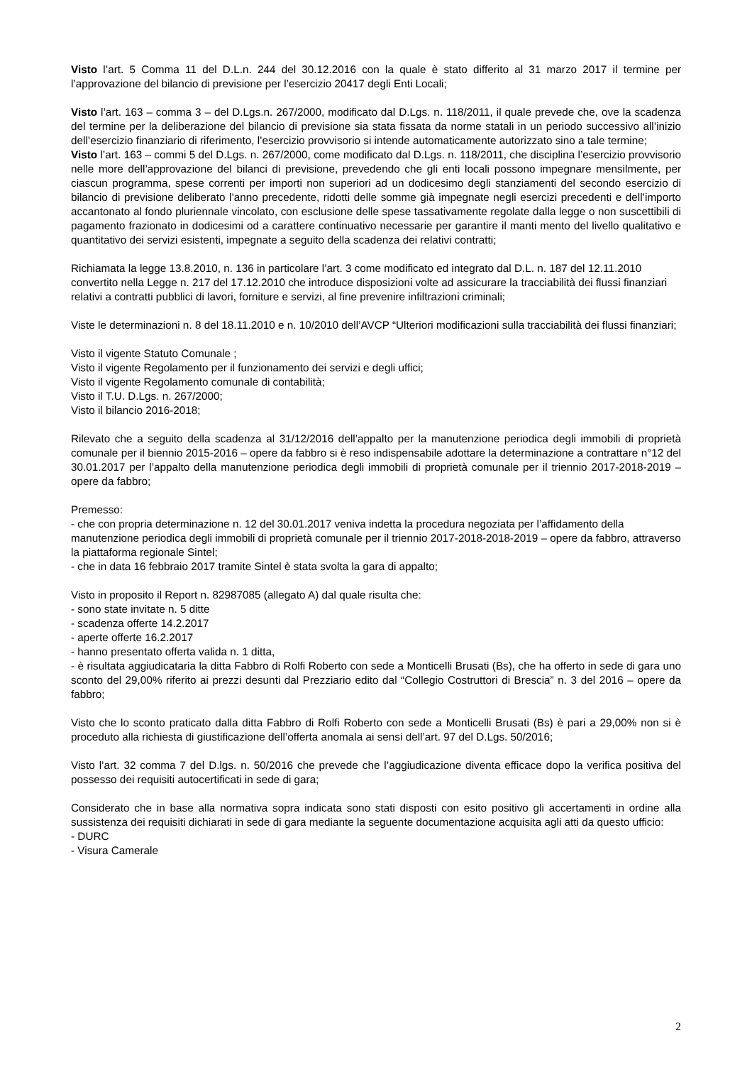Visto l’art. 5 Comma 11 del D.L.n. 244 del 30.12.2016 con la quale è stato differito al 31 marzo 2017 il termine per l’approvazione del bilancio di previsione per l’esercizio 20417 degli Enti Locali;
Visto l’art. 163 – comma 3 – del D.Lgs.n. 267/2000, modificato dal D.Lgs. n. 118/2011, il quale prevede che, ove la scadenza del termine per la deliberazione del bilancio di previsione sia stata fissata da norme statali in un periodo successivo all’inizio dell’esercizio finanziario di riferimento, l’esercizio provvisorio si intende automaticamente autorizzato sino a tale termine;
Visto l’art. 163 – commi 5 del D.Lgs. n. 267/2000, come modificato dal D.Lgs. n. 118/2011, che disciplina l’esercizio provvisorio nelle more dell’approvazione del bilanci di previsione, prevedendo che gli enti locali possono impegnare mensilmente, per ciascun programma, spese correnti per importi non superiori ad un dodicesimo degli stanziamenti del secondo esercizio di bilancio di previsione deliberato l’anno precedente, ridotti delle somme già impegnate negli esercizi precedenti e dell’importo accantonato al fondo pluriennale vincolato, con esclusione delle spese tassativamente regolate dalla legge o non suscettibili di pagamento frazionato in dodicesimi od a carattere continuativo necessarie per garantire il manti mento del livello qualitativo e quantitativo dei servizi esistenti, impegnate a seguito della scadenza dei relativi contratti;
Richiamata la legge 13.8.2010, n. 136 in particolare l’art. 3 come modificato ed integrato dal D.L. n. 187 del 12.11.2010 convertito nella Legge n. 217 del 17.12.2010 che introduce disposizioni volte ad assicurare la tracciabilità dei flussi finanziari relativi a contratti pubblici di lavori, forniture e servizi, al fine prevenire infiltrazioni criminali;
Viste le determinazioni n. 8 del 18.11.2010 e n. 10/2010 dell’AVCP “Ulteriori modificazioni sulla tracciabilità dei flussi finanziari;
Visto il vigente Statuto Comunale ;
Visto il vigente Regolamento per il funzionamento dei servizi e degli uffici;
Visto il vigente Regolamento comunale di contabilità;
Visto il T.U. D.Lgs. n. 267/2000;
Visto il bilancio 2016-2018;
Rilevato che a seguito della scadenza al 31/12/2016 dell’appalto per la manutenzione periodica degli immobili di proprietà comunale per il biennio 2015-2016 – opere da fabbro si è reso indispensabile adottare la determinazione a contrattare n°12 del 30.01.2017 per l’appalto della manutenzione periodica degli immobili di proprietà comunale per il triennio 2017-2018-2019 – opere da fabbro;
Premesso:
- che con propria determinazione n. 12 del 30.01.2017 veniva indetta la procedura negoziata per l’affidamento della manutenzione periodica degli immobili di proprietà comunale per il triennio 2017-2018-2018-2019 – opere da fabbro, attraverso la piattaforma regionale Sintel;
- che in data 16 febbraio 2017 tramite Sintel è stata svolta la gara di appalto;
Visto in proposito il Report n. 82987085 (allegato A) dal quale risulta che:
- sono state invitate n. 5 ditte
- scadenza offerte 14.2.2017
- aperte offerte 16.2.2017
- hanno presentato offerta valida n. 1 ditta,
- è risultata aggiudicataria la ditta Fabbro di Rolfi Roberto con sede a Monticelli Brusati (Bs), che ha offerto in sede di gara uno sconto del 29,00% riferito ai prezzi desunti dal Prezziario edito dal “Collegio Costruttori di Brescia” n. 3 del 2016 – opere da fabbro;
Visto che lo sconto praticato dalla ditta Fabbro di Rolfi Roberto con sede a Monticelli Brusati (Bs) è pari a 29,00% non si è proceduto alla richiesta di giustificazione dell’offerta anomala ai sensi dell’art. 97 del D.Lgs. 50/2016;
Visto l’art. 32 comma 7 del D.lgs. n. 50/2016 che prevede che l’aggiudicazione diventa efficace dopo la verifica positiva del possesso dei requisiti autocertificati in sede di gara;
Considerato che in base alla normativa sopra indicata sono stati disposti con esito positivo gli accertamenti in ordine alla sussistenza dei requisiti dichiarati in sede di gara mediante la seguente documentazione acquisita agli atti da questo ufficio:
- DURC
- Visura Camerale
2